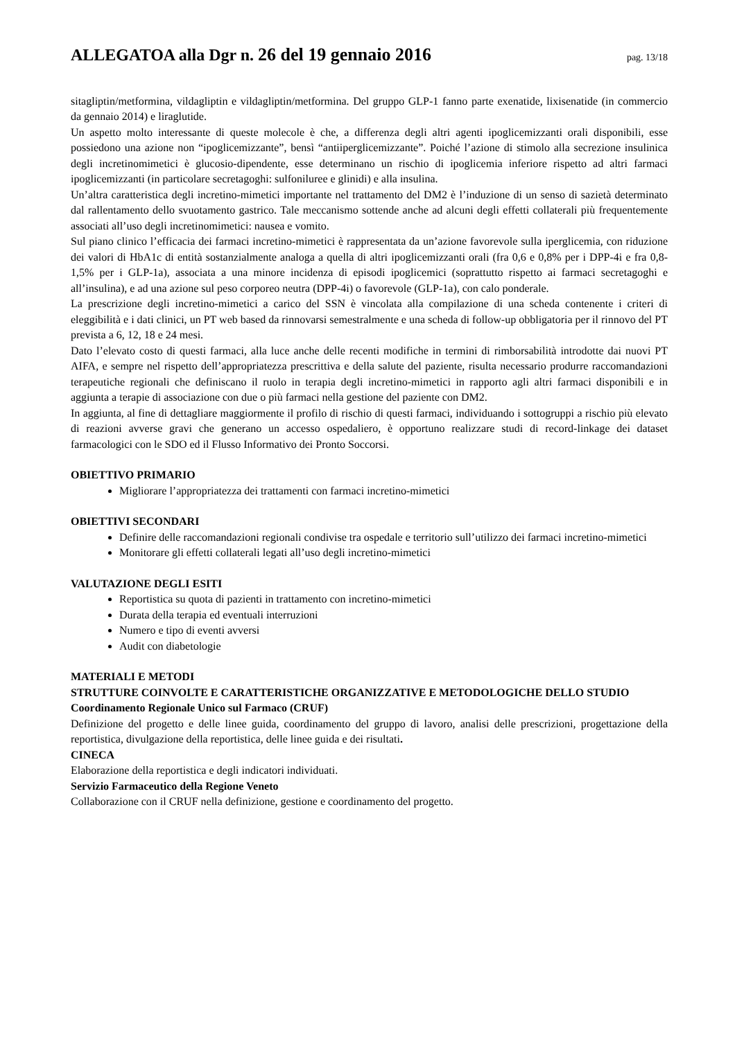ALLEGATOA alla Dgr n. 26 del 19 gennaio 2016
pag. 13/18
sitagliptin/metformina, vildagliptin e vildagliptin/metformina. Del gruppo GLP-1 fanno parte exenatide, lixisenatide (in commercio da gennaio 2014) e liraglutide.
Un aspetto molto interessante di queste molecole è che, a differenza degli altri agenti ipoglicemizzanti orali disponibili, esse possiedono una azione non “ipoglicemizzante”, bensì “antiiperglicemizzante”. Poiché l’azione di stimolo alla secrezione insulinica degli incretinomimetici è glucosio-dipendente, esse determinano un rischio di ipoglicemia inferiore rispetto ad altri farmaci ipoglicemizzanti (in particolare secretagoghi: sulfoniluree e glinidi) e alla insulina.
Un’altra caratteristica degli incretino-mimetici importante nel trattamento del DM2 è l’induzione di un senso di sazietà determinato dal rallentamento dello svuotamento gastrico. Tale meccanismo sottende anche ad alcuni degli effetti collaterali più frequentemente associati all’uso degli incretinomimetici: nausea e vomito.
Sul piano clinico l’efficacia dei farmaci incretino-mimetici è rappresentata da un’azione favorevole sulla iperglicemia, con riduzione dei valori di HbA1c di entità sostanzialmente analoga a quella di altri ipoglicemizzanti orali (fra 0,6 e 0,8% per i DPP-4i e fra 0,8-1,5% per i GLP-1a), associata a una minore incidenza di episodi ipoglicemici (soprattutto rispetto ai farmaci secretagoghi e all’insulina), e ad una azione sul peso corporeo neutra (DPP-4i) o favorevole (GLP-1a), con calo ponderale.
La prescrizione degli incretino-mimetici a carico del SSN è vincolata alla compilazione di una scheda contenente i criteri di eleggibilità e i dati clinici, un PT web based da rinnovarsi semestralmente e una scheda di follow-up obbligatoria per il rinnovo del PT prevista a 6, 12, 18 e 24 mesi.
Dato l’elevato costo di questi farmaci, alla luce anche delle recenti modifiche in termini di rimborsabilità introdotte dai nuovi PT AIFA, e sempre nel rispetto dell’appropriatezza prescrittiva e della salute del paziente, risulta necessario produrre raccomandazioni terapeutiche regionali che definiscano il ruolo in terapia degli incretino-mimetici in rapporto agli altri farmaci disponibili e in aggiunta a terapie di associazione con due o più farmaci nella gestione del paziente con DM2.
In aggiunta, al fine di dettagliare maggiormente il profilo di rischio di questi farmaci, individuando i sottogruppi a rischio più elevato di reazioni avverse gravi che generano un accesso ospedaliero, è opportuno realizzare studi di record-linkage dei dataset farmacologici con le SDO ed il Flusso Informativo dei Pronto Soccorsi.
OBIETTIVO PRIMARIO
Migliorare l’appropriatezza dei trattamenti con farmaci incretino-mimetici
OBIETTIVI SECONDARI
Definire delle raccomandazioni regionali condivise tra ospedale e territorio sull’utilizzo dei farmaci incretino-mimetici
Monitorare gli effetti collaterali legati all’uso degli incretino-mimetici
VALUTAZIONE DEGLI ESITI
Reportistica su quota di pazienti in trattamento con incretino-mimetici
Durata della terapia ed eventuali interruzioni
Numero e tipo di eventi avversi
Audit con diabetologie
MATERIALI E METODI
STRUTTURE COINVOLTE E CARATTERISTICHE ORGANIZZATIVE E METODOLOGICHE DELLO STUDIO
Coordinamento Regionale Unico sul Farmaco (CRUF)
Definizione del progetto e delle linee guida, coordinamento del gruppo di lavoro, analisi delle prescrizioni, progettazione della reportistica, divulgazione della reportistica, delle linee guida e dei risultati.
CINECA
Elaborazione della reportistica e degli indicatori individuati.
Servizio Farmaceutico della Regione Veneto
Collaborazione con il CRUF nella definizione, gestione e coordinamento del progetto.